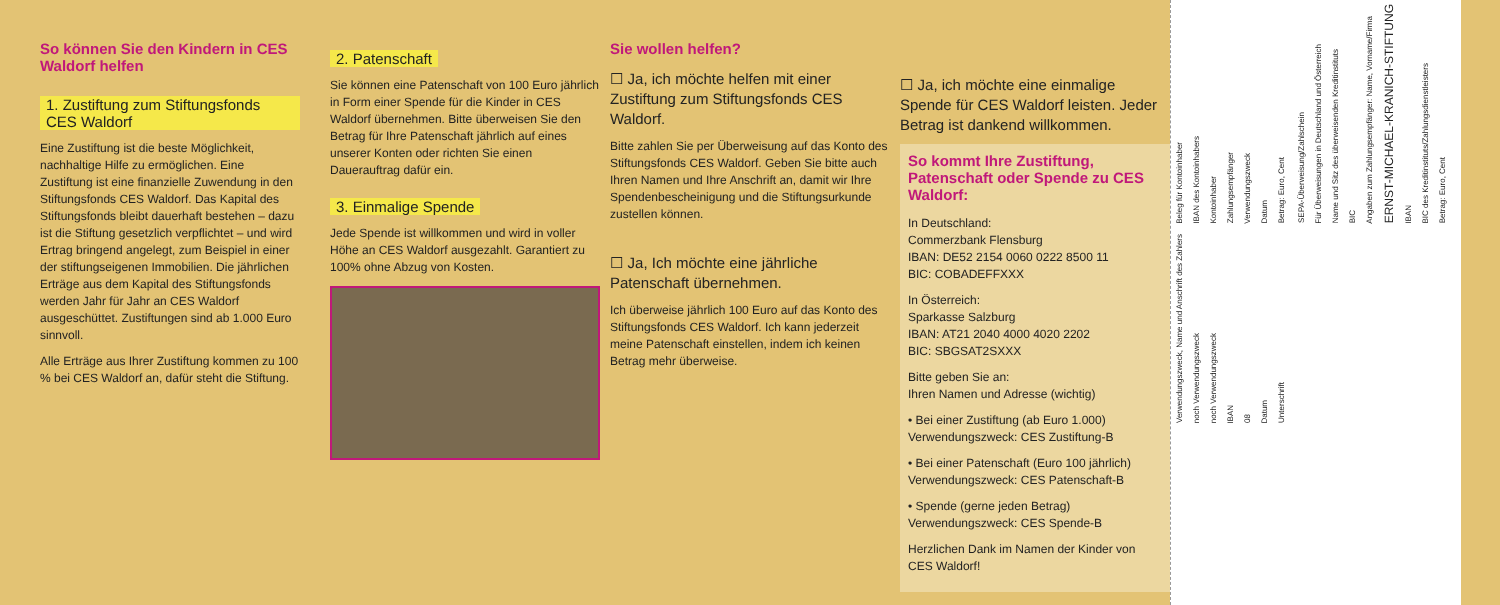So können Sie den Kindern in CES Waldorf helfen
1. Zustiftung zum Stiftungsfonds CES Waldorf
Eine Zustiftung ist die beste Möglichkeit, nachhaltige Hilfe zu ermöglichen. Eine Zustiftung ist eine finanzielle Zuwendung in den Stiftungsfonds CES Waldorf. Das Kapital des Stiftungsfonds bleibt dauerhaft bestehen – dazu ist die Stiftung gesetzlich verpflichtet – und wird Ertrag bringend angelegt, zum Beispiel in einer der stiftungseigenen Immobilien. Die jährlichen Erträge aus dem Kapital des Stiftungsfonds werden Jahr für Jahr an CES Waldorf ausgeschüttet. Zustiftungen sind ab 1.000 Euro sinnvoll.
Alle Erträge aus Ihrer Zustiftung kommen zu 100 % bei CES Waldorf an, dafür steht die Stiftung.
2. Patenschaft
Sie können eine Patenschaft von 100 Euro jährlich in Form einer Spende für die Kinder in CES Waldorf übernehmen. Bitte überweisen Sie den Betrag für Ihre Patenschaft jährlich auf eines unserer Konten oder richten Sie einen Dauerauftrag dafür ein.
3. Einmalige Spende
Jede Spende ist willkommen und wird in voller Höhe an CES Waldorf ausgezahlt. Garantiert zu 100% ohne Abzug von Kosten.
Sie wollen helfen?
☐ Ja, ich möchte helfen mit einer Zustiftung zum Stiftungsfonds CES Waldorf.
Bitte zahlen Sie per Überweisung auf das Konto des Stiftungsfonds CES Waldorf. Geben Sie bitte auch Ihren Namen und Ihre Anschrift an, damit wir Ihre Spendenbescheinigung und die Stiftungsurkunde zustellen können.
☐ Ja, Ich möchte eine jährliche Patenschaft übernehmen.
Ich überweise jährlich 100 Euro auf das Konto des Stiftungsfonds CES Waldorf. Ich kann jederzeit meine Patenschaft einstellen, indem ich keinen Betrag mehr überweise.
☐ Ja, ich möchte eine einmalige Spende für CES Waldorf leisten. Jeder Betrag ist dankend willkommen.
So kommt Ihre Zustiftung, Patenschaft oder Spende zu CES Waldorf:
In Deutschland:
Commerzbank Flensburg
IBAN: DE52 2154 0060 0222 8500 11
BIC: COBADEFFXXX
In Österreich:
Sparkasse Salzburg
IBAN: AT21 2040 4000 4020 2202
BIC: SBGSAT2SXXX
Bitte geben Sie an:
Ihren Namen und Adresse (wichtig)
• Bei einer Zustiftung (ab Euro 1.000)
Verwendungszweck: CES Zustiftung-B
• Bei einer Patenschaft (Euro 100 jährlich)
Verwendungszweck: CES Patenschaft-B
• Spende (gerne jeden Betrag)
Verwendungszweck: CES Spende-B
Herzlichen Dank im Namen der Kinder von CES Waldorf!
Beleg für Kontoinhaber
IBAN des Kontoinhabers
Kontoinhaber
Zahlungsempfänger
Verwendungszweck
Datum
Betrag: Euro, Cent
SEPA-Überweisung/Zahlschein
Für Überweisungen in Deutschland und Österreich
Name und Sitz des überweisenden Kreditinstituts
BIC
Angaben zum Zahlungsempfänger: Name, Vorname/Firma
ERNST-MICHAEL-KRANICH-STIFTUNG
IBAN
BIC des Kreditinstituts/Zahlungsdienstleisters
Betrag: Euro, Cent
Verwendungszweck, Name und Anschrift des Zahlers
noch Verwendungszweck
noch Verwendungszweck
IBAN
08
Datum
Unterschrift